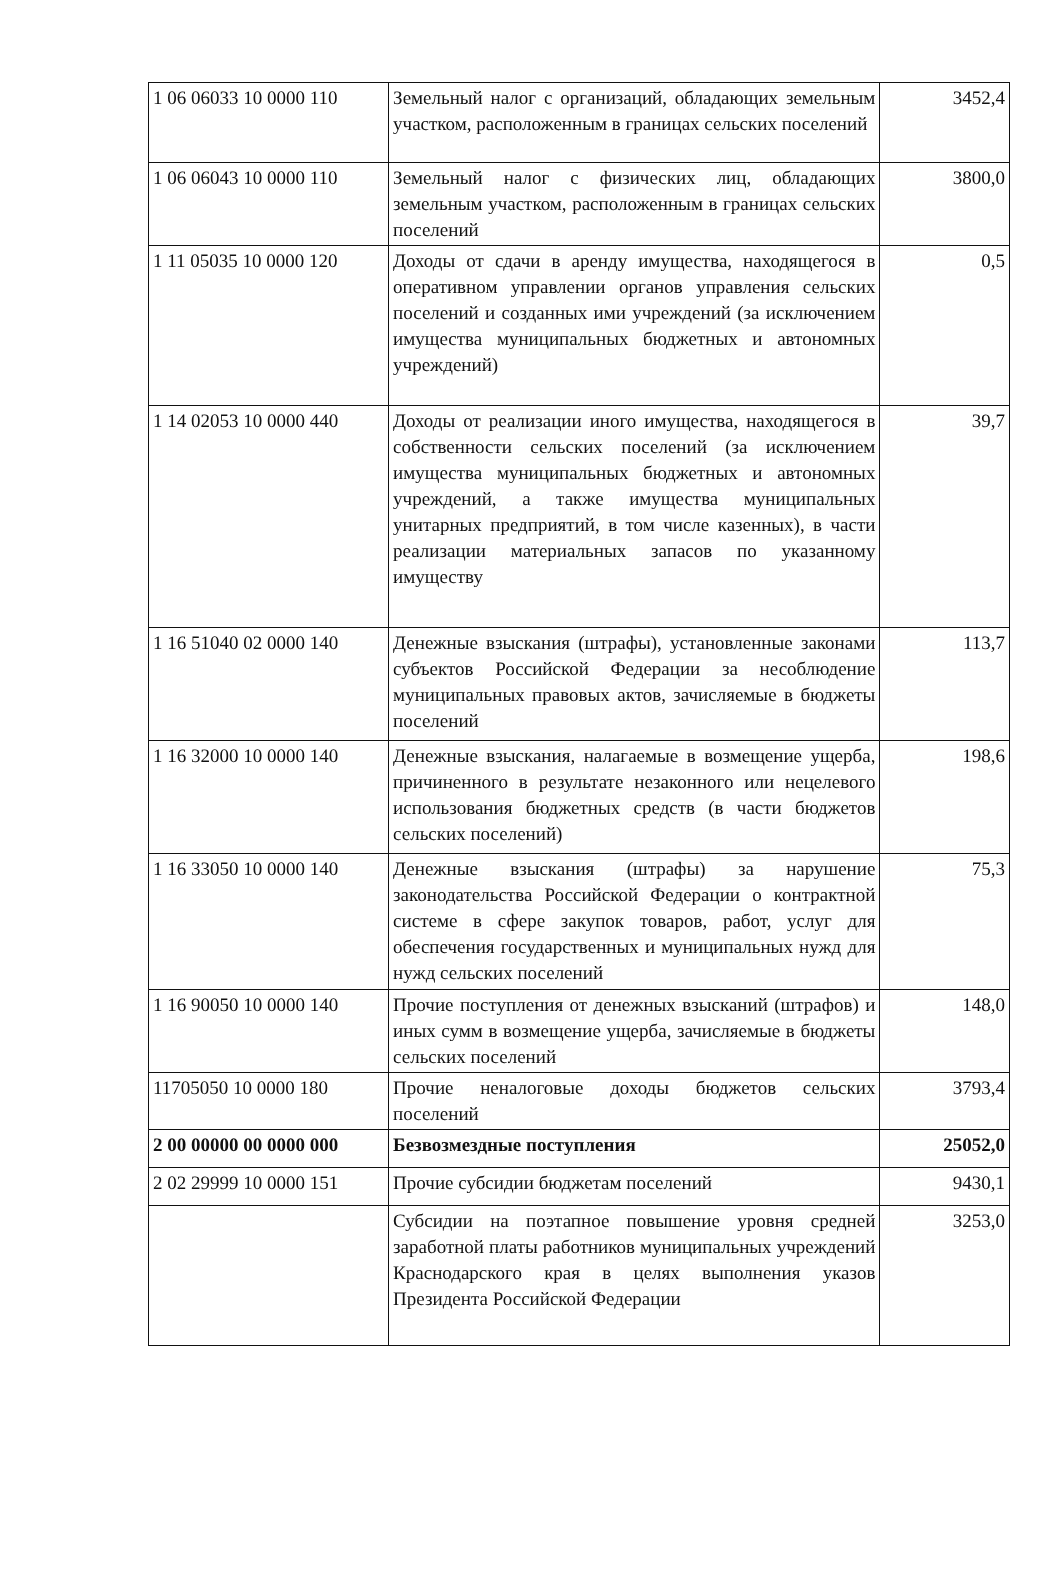| 1 06 06033 10 0000 110 | Земельный налог с организаций, обладающих земельным участком, расположенным в границах сельских поселений | 3452,4 |
| 1 06 06043 10 0000 110 | Земельный налог с физических лиц, обладающих земельным участком, расположенным в границах сельских поселений | 3800,0 |
| 1 11 05035 10 0000 120 | Доходы от сдачи в аренду имущества, находящегося в оперативном управлении органов управления сельских поселений и созданных ими учреждений (за исключением имущества муниципальных бюджетных и автономных учреждений) | 0,5 |
| 1 14 02053 10 0000 440 | Доходы от реализации иного имущества, находящегося в собственности сельских поселений (за исключением имущества муниципальных бюджетных и автономных учреждений, а также имущества муниципальных унитарных предприятий, в том числе казенных), в части реализации материальных запасов по указанному имуществу | 39,7 |
| 1 16 51040 02 0000 140 | Денежные взыскания (штрафы), установленные законами субъектов Российской Федерации за несоблюдение муниципальных правовых актов, зачисляемые в бюджеты поселений | 113,7 |
| 1 16 32000 10 0000 140 | Денежные взыскания, налагаемые в возмещение ущерба, причиненного в результате незаконного или нецелевого использования бюджетных средств (в части бюджетов сельских поселений) | 198,6 |
| 1 16 33050 10 0000 140 | Денежные взыскания (штрафы) за нарушение законодательства Российской Федерации о контрактной системе в сфере закупок товаров, работ, услуг для обеспечения государственных и муниципальных нужд для нужд сельских поселений | 75,3 |
| 1 16 90050 10 0000 140 | Прочие поступления от денежных взысканий (штрафов) и иных сумм в возмещение ущерба, зачисляемые в бюджеты сельских поселений | 148,0 |
| 11705050 10 0000 180 | Прочие неналоговые доходы бюджетов сельских поселений | 3793,4 |
| 2 00 00000 00 0000 000 | Безвозмездные поступления | 25052,0 |
| 2 02 29999 10 0000 151 | Прочие субсидии бюджетам поселений | 9430,1 |
| | Субсидии на поэтапное повышение уровня средней заработной платы работников муниципальных учреждений Краснодарского края в целях выполнения указов Президента Российской Федерации | 3253,0 |